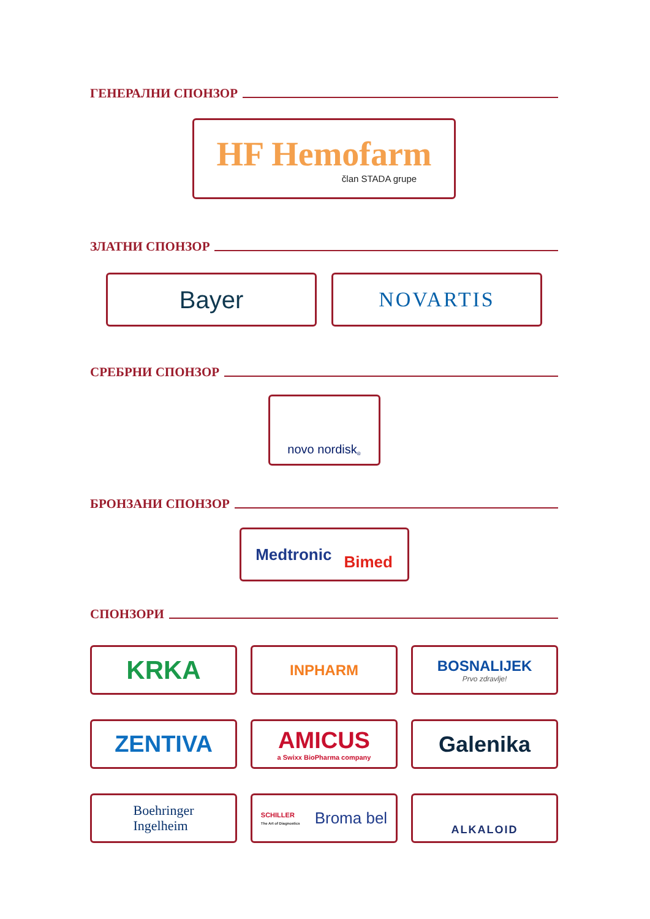ГЕНЕРАЛНИ СПОНЗОР
HF Hemofarm
član STADA grupe
ЗЛАТНИ СПОНЗОР
Bayer
NOVARTIS
СРЕБРНИ СПОНЗОР
novo nordisk<sup>®</sup>
БРОНЗАНИ СПОНЗОР
Medtronic Bimed
СПОНЗОРИ
KRKA
INPHARM BOSNALIJEK
Prvo zdravlje!
ZENTIVA AMICUS
a Swixx BioPharma company
Galenika
Boehringer
Ingelheim
SCHILLER
The Art of Diagnostics Broma bel
ALKALOID